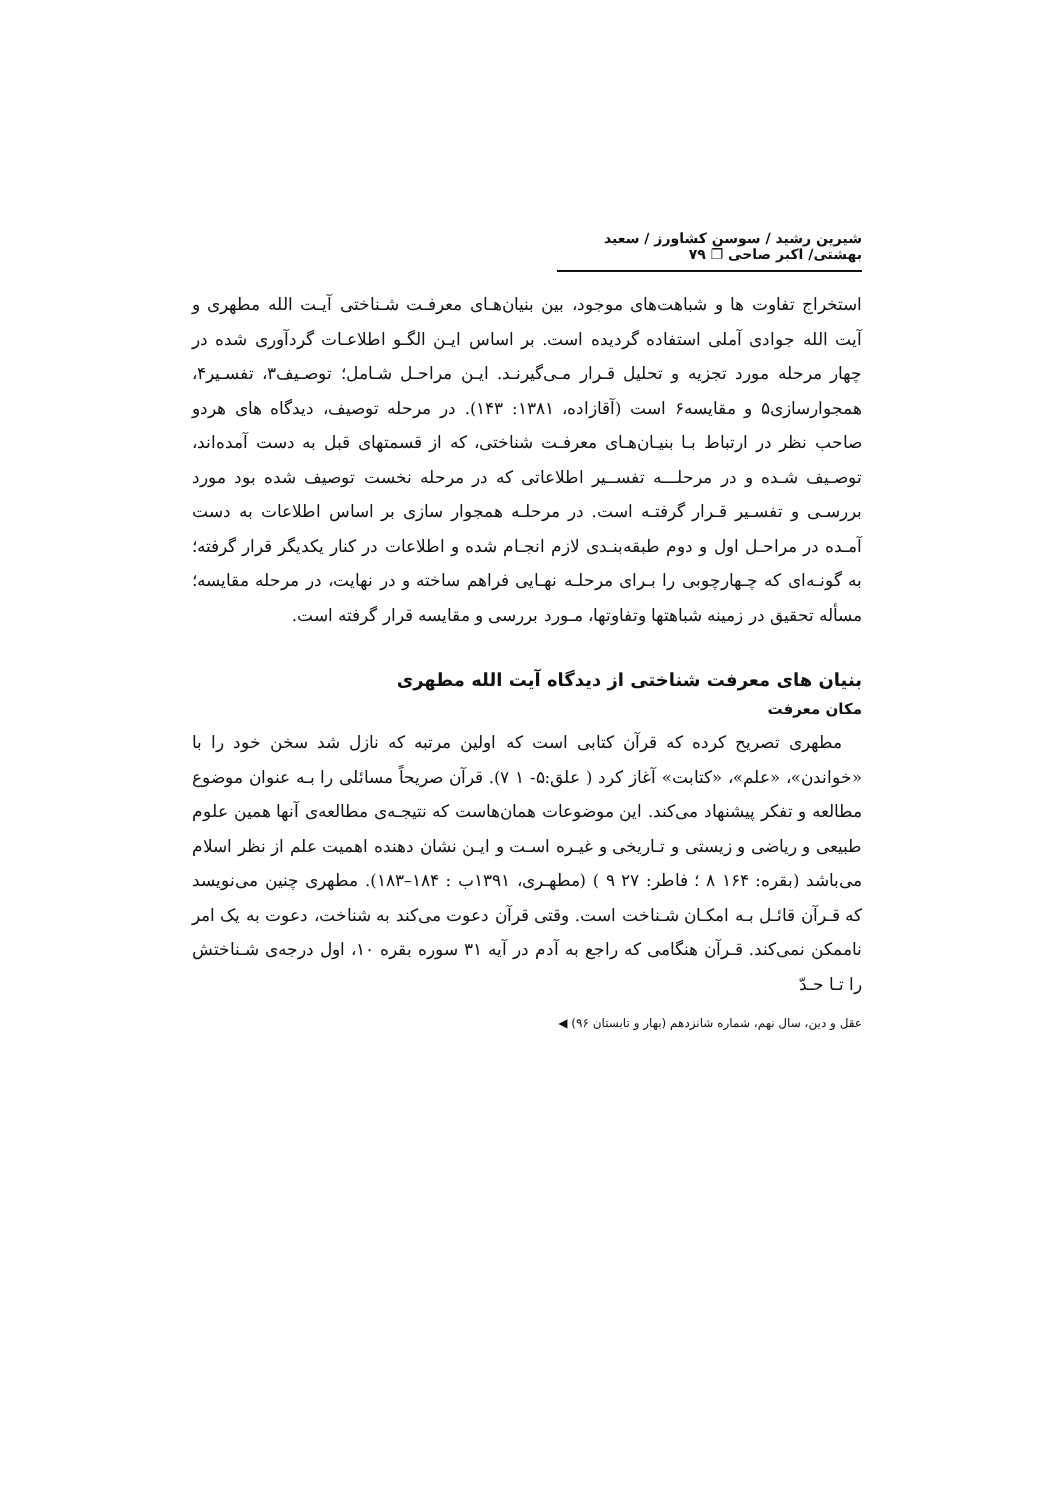شیرین رشید / سوسن کشاورز / سعید بهشتی/ اکبر صاحی ❐ ۷۹
استخراج تفاوت ها و شباهت‌های موجود، بین بنیان‌هـای معرفـت شـناختی آیـت الله مطهری و آیت الله جوادی آملی استفاده گردیده است. بر اساس ایـن الگـو اطلاعـات گردآوری شده در چهار مرحله مورد تجزیه و تحلیل قـرار مـی‌گیرنـد. ایـن مراحـل شـامل؛ توصـیف۳، تفسـیر۴، همجوارسازی۵ و مقایسه۶ است (آقازاده، ۱۳۸۱: ۱۴۳). در مرحله توصیف، دیدگاه های هردو صاحب نظر در ارتباط بـا بنیـان‌هـای معرفـت شناختی، که از قسمتهای قبل به دست آمده‌اند، توصـیف شـده و در مرحلـــه تفســیر اطلاعاتی که در مرحله نخست توصیف شده بود مورد بررسـی و تفسـیر قـرار گرفتـه است. در مرحلـه همجوار سازی بر اساس اطلاعات به دست آمـده در مراحـل اول و دوم طبقه‌بنـدی لازم انجـام شده و اطلاعات در کنار یکدیگر قرار گرفته؛ به گونـه‌ای که چـهارچوبی را بـرای مرحلـه نهـایی فراهم ساخته و در نهایت، در مرحله مقایسه؛ مسأله تحقیق در زمینه شباهتها وتفاوتها، مـورد بررسی و مقایسه قرار گرفته است.
بنیان های معرفت شناختی از دیدگاه آیت الله مطهری
مکان معرفت
مطهری تصریح کرده که قرآن کتابی است که اولین مرتبه که نازل شد سخن خود را با «خواندن»، «علم»، «کتابت» آغاز کرد ( علق:۵- ۱ ۷). قرآن صریحاً مسائلی را بـه عنوان موضوع مطالعه و تفکر پیشنهاد می‌کند. این موضوعات همان‌هاست که نتیجـه‌ی مطالعه‌ی آنها همین علوم طبیعی و ریاضی و زیستی و تـاریخی و غیـره اسـت و ایـن نشان دهنده اهمیت علم از نظر اسلام می‌باشد (بقره: ۱۶۴ ۸ ؛ فاطر: ۲۷ ۹ ) (مطهـری، ۱۳۹۱ب : ۱۸۴–۱۸۳). مطهری چنین می‌نویسد که قـرآن قائـل بـه امکـان شـناخت است. وقتی قرآن دعوت می‌کند به شناخت، دعوت به یک امر ناممکن نمی‌کند. قـرآن هنگامی که راجع به آدم در آیه ۳۱ سوره بقره ۱۰، اول درجه‌ی شـناختش را تـا حـدّ
عقل و دین، سال نهم، شماره شانزدهم (بهار و تابستان ۹۶) ◀